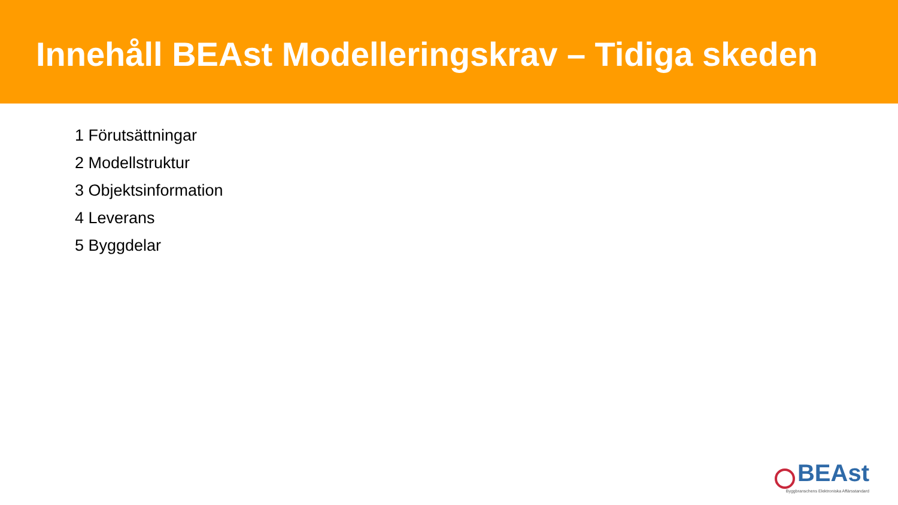Innehåll BEAst Modelleringskrav – Tidiga skeden
1 Förutsättningar
2 Modellstruktur
3 Objektsinformation
4 Leverans
5 Byggdelar
BEAst
Byggbranschens Elektroniska Affärsstandard